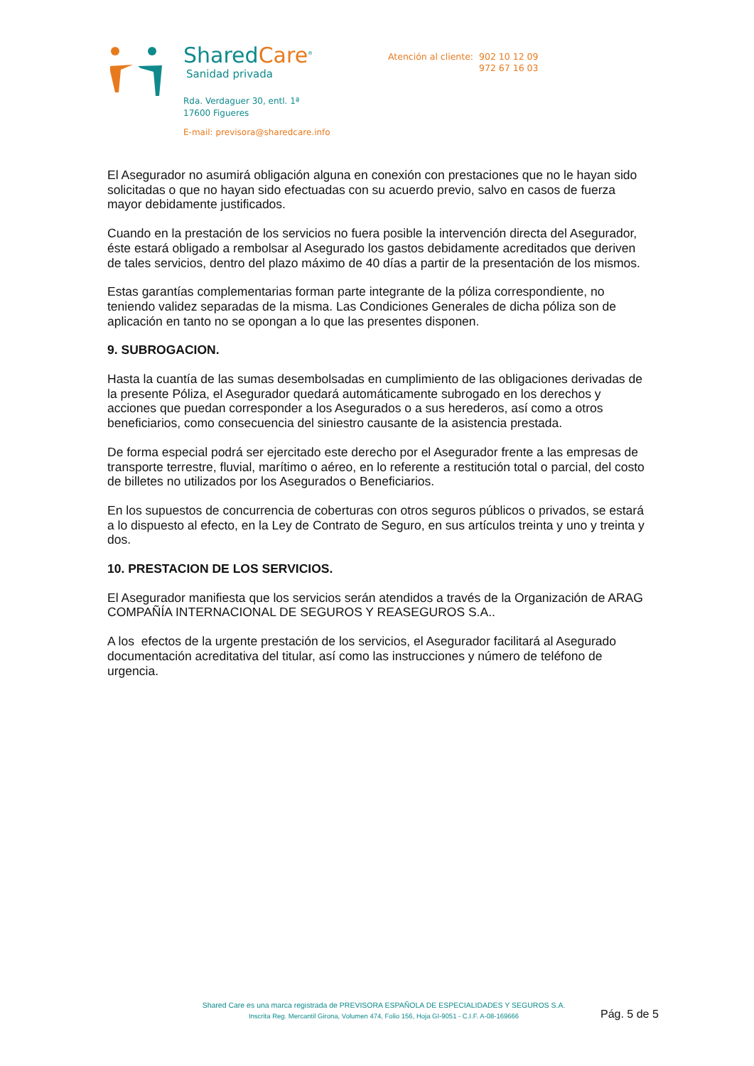SharedCare<sup>®</sup>
Sanidad privada
Rda. Verdaguer 30, entl. 1ª
17600 Figueres
E-mail: previsora@sharedcare.info
Atención al cliente: 902 10 12 09
972 67 16 03
El Asegurador no asumirá obligación alguna en conexión con prestaciones que no le hayan sido solicitadas o que no hayan sido efectuadas con su acuerdo previo, salvo en casos de fuerza mayor debidamente justificados.
Cuando en la prestación de los servicios no fuera posible la intervención directa del Asegurador, éste estará obligado a rembolsar al Asegurado los gastos debidamente acreditados que deriven de tales servicios, dentro del plazo máximo de 40 días a partir de la presentación de los mismos.
Estas garantías complementarias forman parte integrante de la póliza correspondiente, no teniendo validez separadas de la misma. Las Condiciones Generales de dicha póliza son de aplicación en tanto no se opongan a lo que las presentes disponen.
9. SUBROGACION.
Hasta la cuantía de las sumas desembolsadas en cumplimiento de las obligaciones derivadas de la presente Póliza, el Asegurador quedará automáticamente subrogado en los derechos y acciones que puedan corresponder a los Asegurados o a sus herederos, así como a otros beneficiarios, como consecuencia del siniestro causante de la asistencia prestada.
De forma especial podrá ser ejercitado este derecho por el Asegurador frente a las empresas de transporte terrestre, fluvial, marítimo o aéreo, en lo referente a restitución total o parcial, del costo de billetes no utilizados por los Asegurados o Beneficiarios.
En los supuestos de concurrencia de coberturas con otros seguros públicos o privados, se estará a lo dispuesto al efecto, en la Ley de Contrato de Seguro, en sus artículos treinta y uno y treinta y dos.
10. PRESTACION DE LOS SERVICIOS.
El Asegurador manifiesta que los servicios serán atendidos a través de la Organización de ARAG COMPAÑÍA INTERNACIONAL DE SEGUROS Y REASEGUROS S.A..
A los efectos de la urgente prestación de los servicios, el Asegurador facilitará al Asegurado documentación acreditativa del titular, así como las instrucciones y número de teléfono de urgencia.
Shared Care es una marca registrada de PREVISORA ESPAÑOLA DE ESPECIALIDADES Y SEGUROS S.A.
Inscrita Reg. Mercantil Girona, Volumen 474, Folio 156, Hoja GI-9051 - C.I.F. A-08-169666
Pág. 5 de 5